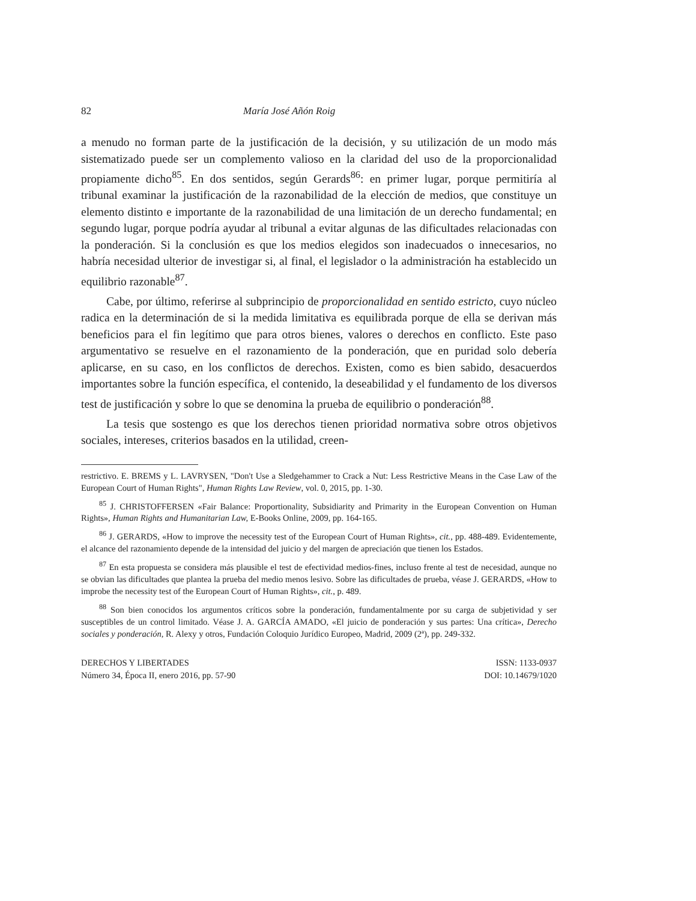82 María José Añón Roig
a menudo no forman parte de la justificación de la decisión, y su utilización de un modo más sistematizado puede ser un complemento valioso en la claridad del uso de la proporcionalidad propiamente dicho<sup>85</sup>. En dos sentidos, según Gerards<sup>86</sup>: en primer lugar, porque permitiría al tribunal examinar la justificación de la razonabilidad de la elección de medios, que constituye un elemento distinto e importante de la razonabilidad de una limitación de un derecho fundamental; en segundo lugar, porque podría ayudar al tribunal a evitar algunas de las dificultades relacionadas con la ponderación. Si la conclusión es que los medios elegidos son inadecuados o innecesarios, no habría necesidad ulterior de investigar si, al final, el legislador o la administración ha establecido un equilibrio razonable<sup>87</sup>.
Cabe, por último, referirse al subprincipio de proporcionalidad en sentido estricto, cuyo núcleo radica en la determinación de si la medida limitativa es equilibrada porque de ella se derivan más beneficios para el fin legítimo que para otros bienes, valores o derechos en conflicto. Este paso argumentativo se resuelve en el razonamiento de la ponderación, que en puridad solo debería aplicarse, en su caso, en los conflictos de derechos. Existen, como es bien sabido, desacuerdos importantes sobre la función específica, el contenido, la deseabilidad y el fundamento de los diversos test de justificación y sobre lo que se denomina la prueba de equilibrio o ponderación<sup>88</sup>.
La tesis que sostengo es que los derechos tienen prioridad normativa sobre otros objetivos sociales, intereses, criterios basados en la utilidad, creen-
restrictivo. E. BREMS y L. LAVRYSEN, "Don't Use a Sledgehammer to Crack a Nut: Less Restrictive Means in the Case Law of the European Court of Human Rights", Human Rights Law Review, vol. 0, 2015, pp. 1-30.
<sup>85</sup> J. CHRISTOFFERSEN «Fair Balance: Proportionality, Subsidiarity and Primarity in the European Convention on Human Rights», Human Rights and Humanitarian Law, E-Books Online, 2009, pp. 164-165.
<sup>86</sup> J. GERARDS, «How to improve the necessity test of the European Court of Human Rights», cit., pp. 488-489. Evidentemente, el alcance del razonamiento depende de la intensidad del juicio y del margen de apreciación que tienen los Estados.
<sup>87</sup> En esta propuesta se considera más plausible el test de efectividad medios-fines, incluso frente al test de necesidad, aunque no se obvian las dificultades que plantea la prueba del medio menos lesivo. Sobre las dificultades de prueba, véase J. GERARDS, «How to improbe the necessity test of the European Court of Human Rights», cit., p. 489.
<sup>88</sup> Son bien conocidos los argumentos críticos sobre la ponderación, fundamentalmente por su carga de subjetividad y ser susceptibles de un control limitado. Véase J. A. GARCÍA AMADO, «El juicio de ponderación y sus partes: Una crítica», Derecho sociales y ponderación, R. Alexy y otros, Fundación Coloquio Jurídico Europeo, Madrid, 2009 (2ª), pp. 249-332.
DERECHOS Y LIBERTADES
Número 34, Época II, enero 2016, pp. 57-90
ISSN: 1133-0937
DOI: 10.14679/1020